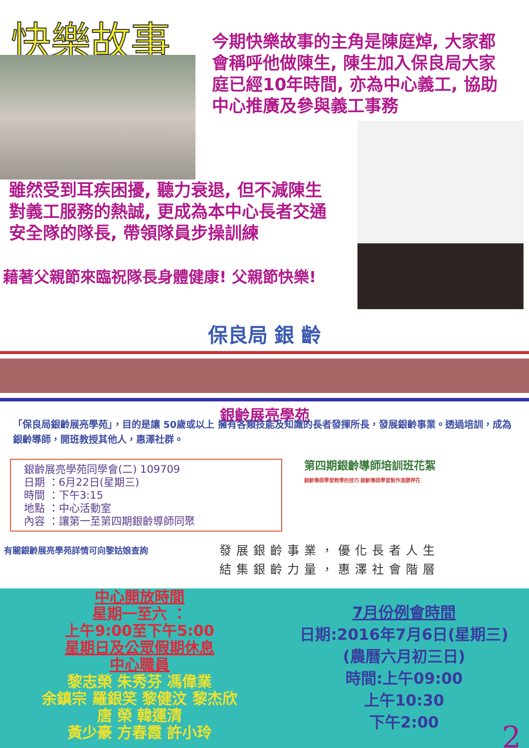快樂故事
今期快樂故事的主角是陳庭焯, 大家都會稱呼他做陳生, 陳生加入保良局大家庭已經10年時間, 亦為中心義工, 協助中心推廣及參與義工事務
雖然受到耳疾困擾, 聽力衰退, 但不減陳生對義工服務的熱誠, 更成為本中心長者交通安全隊的隊長, 帶領隊員步操訓練
藉著父親節來臨祝隊長身體健康! 父親節快樂!
保良局 銀 齡
銀齡展亮學苑
「保良局銀齡展亮學苑」，目的是讓 50歲或以上 擁有各類技能及知識的長者發揮所長，發展銀齡事業。透過培訓，成為銀齡導師，開班教授其他人，惠澤社群。
銀齡展亮學苑同學會(二) 109709
日期 ：6月22日(星期三)
時間 ：下午3:15
地點 ：中心活動室
內容 ：讓第一至第四期銀齡導師同聚
第四期銀齡導師培訓班花絮
銀齡導師學習教學的技巧 銀齡導師學習製作滴膠押花
有關銀齡展亮學苑詳情可向黎姑娘查詢
發展銀齡事業，優化長者人生
結集銀齡力量，惠澤社會階層
中心開放時間
星期一至六 ：
上午9:00至下午5:00
星期日及公眾假期休息
中心職員
黎志榮 朱秀芬 馮偉業
余鎮宗 羅銀笑 黎健汶 黎杰欣
唐 榮 韓運清
黃少豪 方春霞 許小玲
7月份例會時間
日期:2016年7月6日(星期三)
(農曆六月初三日)
時間:上午09:00
上午10:30
下午2:00
2